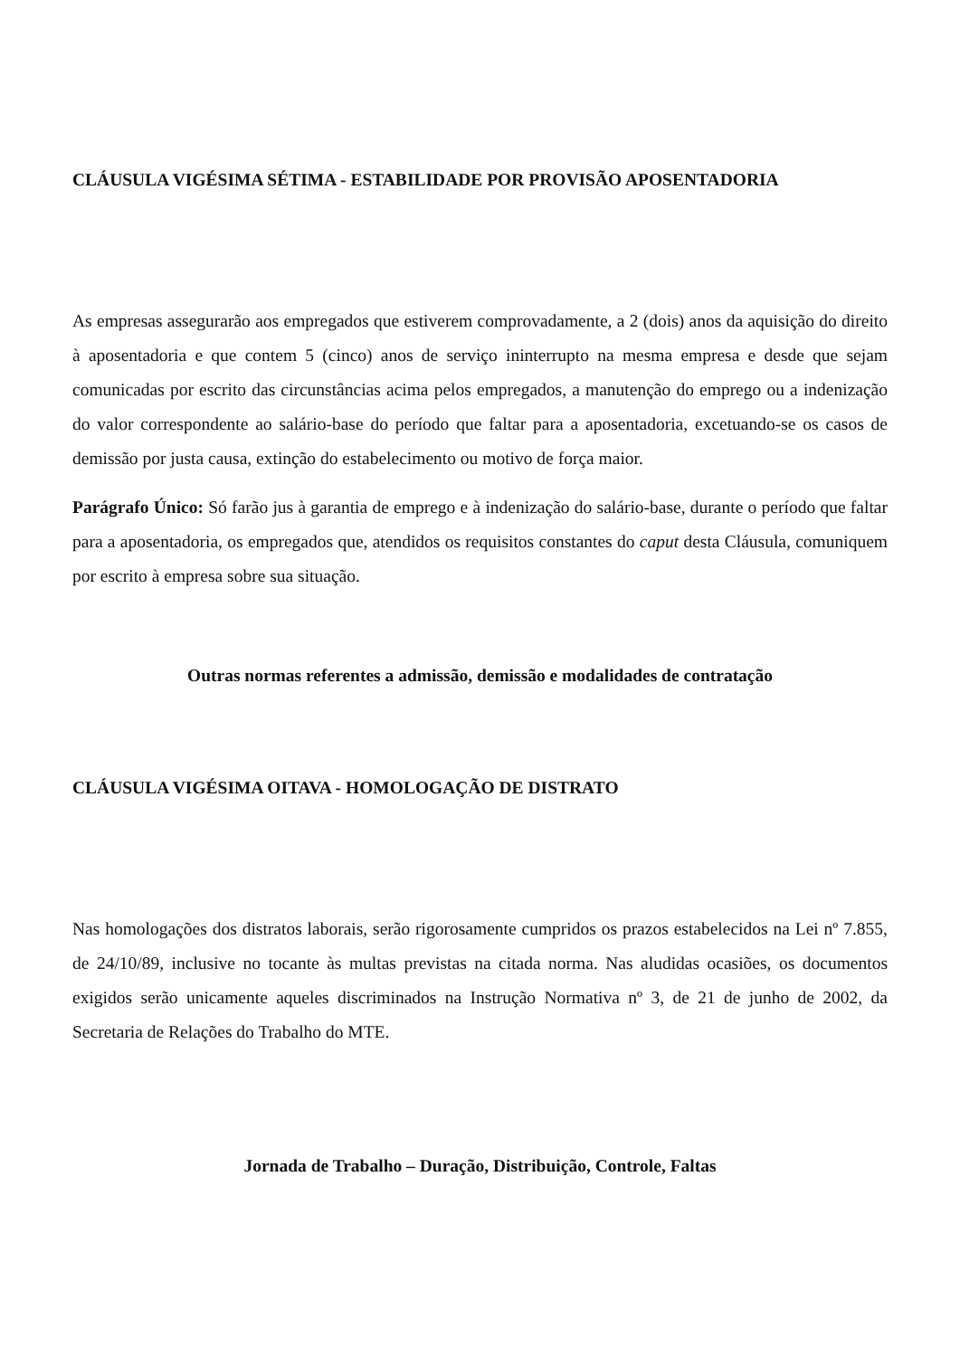CLÁUSULA VIGÉSIMA SÉTIMA - ESTABILIDADE POR PROVISÃO APOSENTADORIA
As empresas assegurarão aos empregados que estiverem comprovadamente, a 2 (dois) anos da aquisição do direito à aposentadoria e que contem 5 (cinco) anos de serviço ininterrupto na mesma empresa e desde que sejam comunicadas por escrito das circunstâncias acima pelos empregados, a manutenção do emprego ou a indenização do valor correspondente ao salário-base do período que faltar para a aposentadoria, excetuando-se os casos de demissão por justa causa, extinção do estabelecimento ou motivo de força maior.
Parágrafo Único: Só farão jus à garantia de emprego e à indenização do salário-base, durante o período que faltar para a aposentadoria, os empregados que, atendidos os requisitos constantes do caput desta Cláusula, comuniquem por escrito à empresa sobre sua situação.
Outras normas referentes a admissão, demissão e modalidades de contratação
CLÁUSULA VIGÉSIMA OITAVA - HOMOLOGAÇÃO DE DISTRATO
Nas homologações dos distratos laborais, serão rigorosamente cumpridos os prazos estabelecidos na Lei nº 7.855, de 24/10/89, inclusive no tocante às multas previstas na citada norma. Nas aludidas ocasiões, os documentos exigidos serão unicamente aqueles discriminados na Instrução Normativa nº 3, de 21 de junho de 2002, da Secretaria de Relações do Trabalho do MTE.
Jornada de Trabalho – Duração, Distribuição, Controle, Faltas